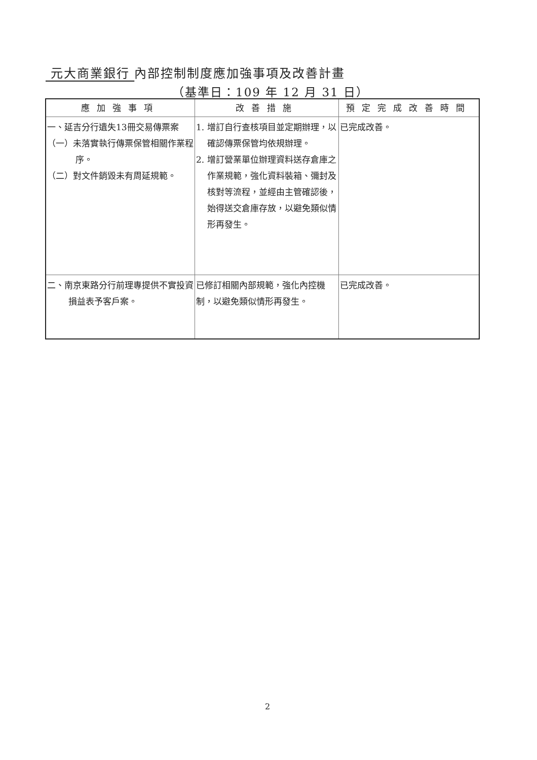元大商業銀行 內部控制制度應加強事項及改善計畫
（基準日：109 年 12 月 31 日）
| 應加強事項 | 改善措施 | 預定完成改善時間 |
| --- | --- | --- |
| 一、延吉分行遺失13冊交易傳票案 （一）未落實執行傳票保管相關作業程序。 （二）對文件銷毀未有周延規範。 | 1. 增訂自行查核項目並定期辦理，以確認傳票保管均依規辦理。 2. 增訂營業單位辦理資料送存倉庫之作業規範，強化資料裝箱、彌封及核對等流程，並經由主管確認後，始得送交倉庫存放，以避免類似情形再發生。 | 已完成改善。 |
| 二、南京東路分行前理專提供不實投資損益表予客戶案。 | 已修訂相關內部規範，強化內控機制，以避免類似情形再發生。 | 已完成改善。 |
2